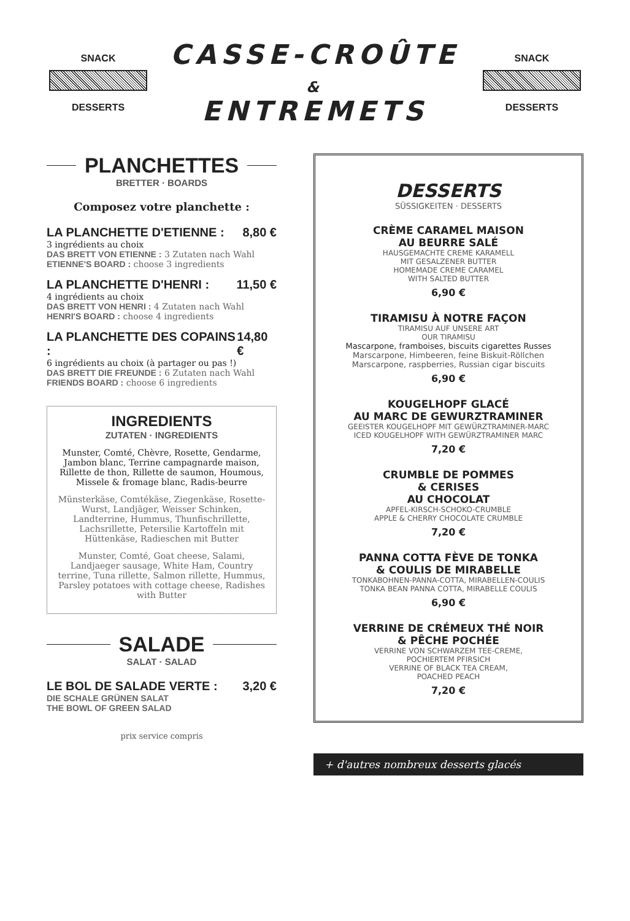SNACK
DESSERTS
CASSE-CROÛTE
&
ENTREMETS
SNACK
DESSERTS
PLANCHETTES
BRETTER · BOARDS
Composez votre planchette :
LA PLANCHETTE D'ETIENNE : 8,80 €
3 ingrédients au choix
DAS BRETT VON ETIENNE : 3 Zutaten nach Wahl
ETIENNE'S BOARD : choose 3 ingredients
LA PLANCHETTE D'HENRI : 11,50 €
4 ingrédients au choix
DAS BRETT VON HENRI : 4 Zutaten nach Wahl
HENRI'S BOARD : choose 4 ingredients
LA PLANCHETTE DES COPAINS : 14,80 €
6 ingrédients au choix (à partager ou pas !)
DAS BRETT DIE FREUNDE : 6 Zutaten nach Wahl
FRIENDS BOARD : choose 6 ingredients
INGREDIENTS
ZUTATEN · INGREDIENTS
Munster, Comté, Chèvre, Rosette, Gendarme, Jambon blanc, Terrine campagnarde maison, Rillette de thon, Rillette de saumon, Houmous, Missele & fromage blanc, Radis-beurre
Münsterkäse, Comtékäse, Ziegenkäse, Rosette-Wurst, Landjäger, Weisser Schinken, Landterrine, Hummus, Thunfischrillette, Lachsrillette, Petersilie Kartoffeln mit Hüttenkäse, Radieschen mit Butter
Munster, Comté, Goat cheese, Salami, Landjaeger sausage, White Ham, Country terrine, Tuna rillette, Salmon rillette, Hummus, Parsley potatoes with cottage cheese, Radishes with Butter
SALADE
SALAT · SALAD
LE BOL DE SALADE VERTE : 3,20 €
DIE SCHALE GRÜNEN SALAT
THE BOWL OF GREEN SALAD
prix service compris
DESSERTS
SÜSSIGKEITEN · DESSERTS
CRÈME CARAMEL MAISON
AU BEURRE SALÉ
HAUSGEMACHTE CREME KARAMELL
MIT GESALZENER BUTTER
HOMEMADE CREME CARAMEL
WITH SALTED BUTTER
6,90 €
TIRAMISU À NOTRE FAÇON
TIRAMISU AUF UNSERE ART
OUR TIRAMISU
Mascarpone, framboises, biscuits cigarettes Russes
Marscarpone, Himbeeren, feine Biskuit-Röllchen
Marscarpone, raspberries, Russian cigar biscuits
6,90 €
KOUGELHOPF GLACÉ
AU MARC DE GEWURZTRAMINER
GEEISTER KOUGELHOPF MIT GEWÜRZTRAMINER-MARC
ICED KOUGELHOPF WITH GEWÜRZTRAMINER MARC
7,20 €
CRUMBLE DE POMMES
& CERISES
AU CHOCOLAT
APFEL-KIRSCH-SCHOKO-CRUMBLE
APPLE & CHERRY CHOCOLATE CRUMBLE
7,20 €
PANNA COTTA FÈVE DE TONKA
& COULIS DE MIRABELLE
TONKABOHNEN-PANNA-COTTA, MIRABELLEN-COULIS
TONKA BEAN PANNA COTTA, MIRABELLE COULIS
6,90 €
VERRINE DE CRÉMEUX THÉ NOIR
& PÊCHE POCHÉE
VERRINE VON SCHWARZEM TEE-CREME,
POCHIERTEM PFIRSICH
VERRINE OF BLACK TEA CREAM,
POACHED PEACH
7,20 €
+ d'autres nombreux desserts glacés